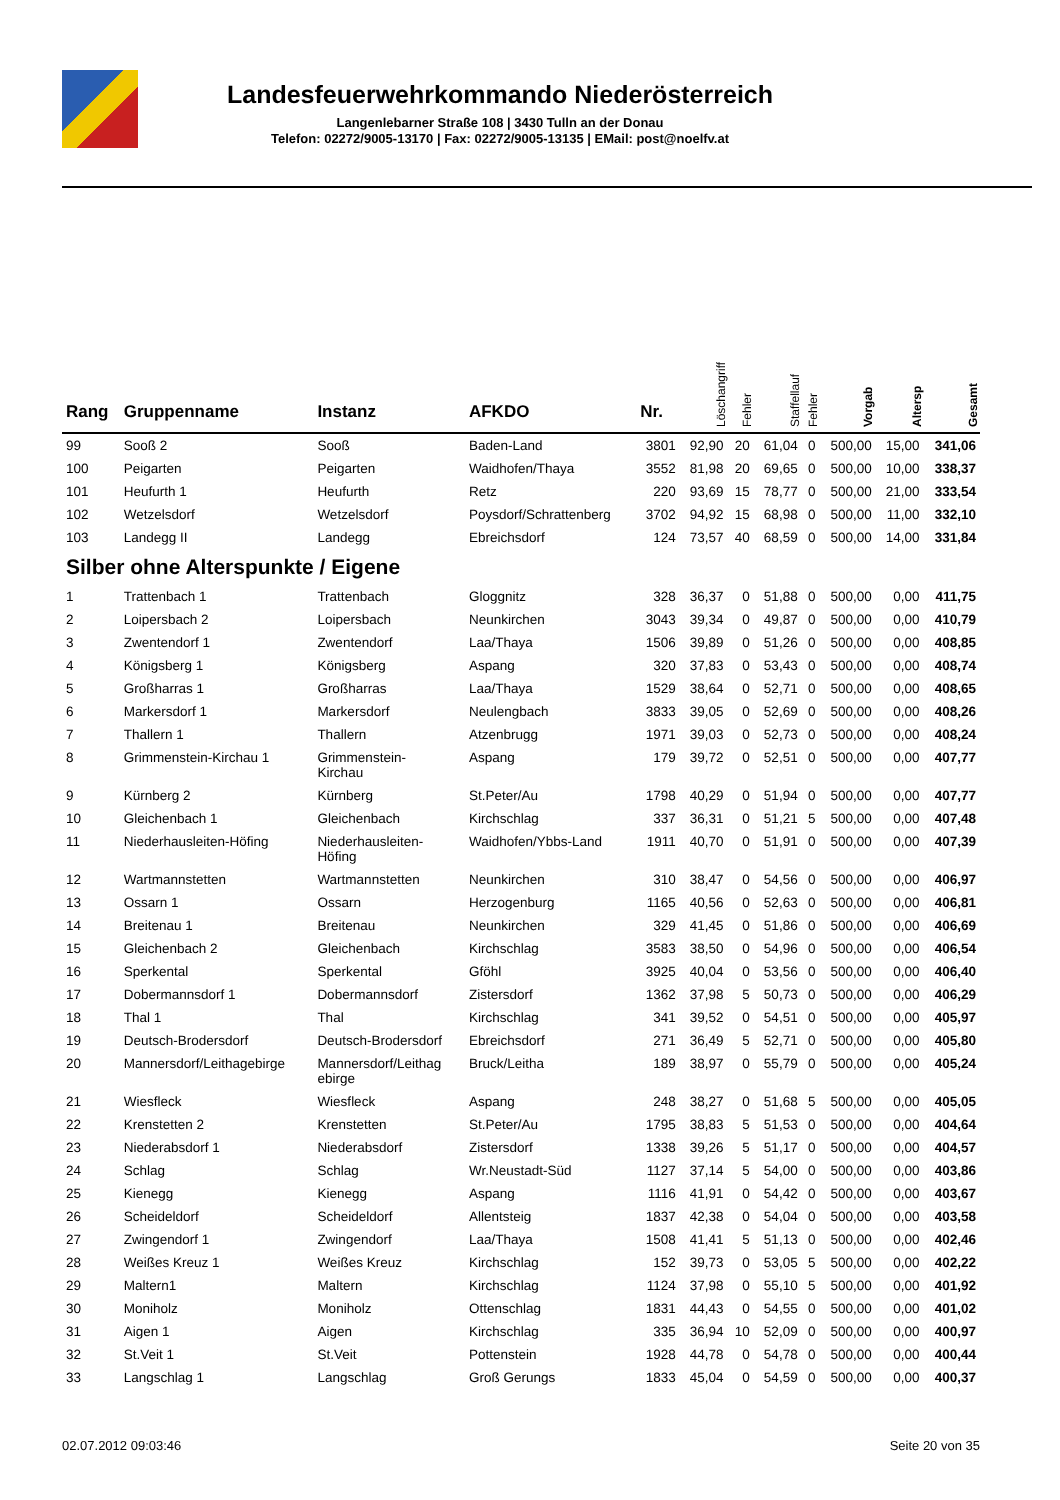Landesfeuerwehrkommando Niederösterreich
Langenlebarner Straße 108 | 3430 Tulln an der Donau
Telefon: 02272/9005-13170 | Fax: 02272/9005-13135 | EMail: post@noelfv.at
| Rang | Gruppenname | Instanz | AFKDO | Nr. | Löschangriff | Fehler | Staffellauf | Fehler | Vorgab | Altersp | Gesamt |
| --- | --- | --- | --- | --- | --- | --- | --- | --- | --- | --- | --- |
| 99 | Sooß 2 | Sooß | Baden-Land | 3801 | 92,90 | 20 | 61,04 | 0 | 500,00 | 15,00 | 341,06 |
| 100 | Peigarten | Peigarten | Waidhofen/Thaya | 3552 | 81,98 | 20 | 69,65 | 0 | 500,00 | 10,00 | 338,37 |
| 101 | Heufurth 1 | Heufurth | Retz | 220 | 93,69 | 15 | 78,77 | 0 | 500,00 | 21,00 | 333,54 |
| 102 | Wetzelsdorf | Wetzelsdorf | Poysdorf/Schrattenberg | 3702 | 94,92 | 15 | 68,98 | 0 | 500,00 | 11,00 | 332,10 |
| 103 | Landegg II | Landegg | Ebreichsdorf | 124 | 73,57 | 40 | 68,59 | 0 | 500,00 | 14,00 | 331,84 |
| Silber ohne Alterspunkte / Eigene | | | | | | | | | | | |
| 1 | Trattenbach 1 | Trattenbach | Gloggnitz | 328 | 36,37 | 0 | 51,88 | 0 | 500,00 | 0,00 | 411,75 |
| 2 | Loipersbach 2 | Loipersbach | Neunkirchen | 3043 | 39,34 | 0 | 49,87 | 0 | 500,00 | 0,00 | 410,79 |
| 3 | Zwentendorf 1 | Zwentendorf | Laa/Thaya | 1506 | 39,89 | 0 | 51,26 | 0 | 500,00 | 0,00 | 408,85 |
| 4 | Königsberg 1 | Königsberg | Aspang | 320 | 37,83 | 0 | 53,43 | 0 | 500,00 | 0,00 | 408,74 |
| 5 | Großharras 1 | Großharras | Laa/Thaya | 1529 | 38,64 | 0 | 52,71 | 0 | 500,00 | 0,00 | 408,65 |
| 6 | Markersdorf 1 | Markersdorf | Neulengbach | 3833 | 39,05 | 0 | 52,69 | 0 | 500,00 | 0,00 | 408,26 |
| 7 | Thallern 1 | Thallern | Atzenbrugg | 1971 | 39,03 | 0 | 52,73 | 0 | 500,00 | 0,00 | 408,24 |
| 8 | Grimmenstein-Kirchau 1 | Grimmenstein- Kirchau | Aspang | 179 | 39,72 | 0 | 52,51 | 0 | 500,00 | 0,00 | 407,77 |
| 9 | Kürnberg 2 | Kürnberg | St.Peter/Au | 1798 | 40,29 | 0 | 51,94 | 0 | 500,00 | 0,00 | 407,77 |
| 10 | Gleichenbach 1 | Gleichenbach | Kirchschlag | 337 | 36,31 | 0 | 51,21 | 5 | 500,00 | 0,00 | 407,48 |
| 11 | Niederhausleiten-Höfing | Niederhausleiten- Höfing | Waidhofen/Ybbs-Land | 1911 | 40,70 | 0 | 51,91 | 0 | 500,00 | 0,00 | 407,39 |
| 12 | Wartmannstetten | Wartmannstetten | Neunkirchen | 310 | 38,47 | 0 | 54,56 | 0 | 500,00 | 0,00 | 406,97 |
| 13 | Ossarn 1 | Ossarn | Herzogenburg | 1165 | 40,56 | 0 | 52,63 | 0 | 500,00 | 0,00 | 406,81 |
| 14 | Breitenau 1 | Breitenau | Neunkirchen | 329 | 41,45 | 0 | 51,86 | 0 | 500,00 | 0,00 | 406,69 |
| 15 | Gleichenbach 2 | Gleichenbach | Kirchschlag | 3583 | 38,50 | 0 | 54,96 | 0 | 500,00 | 0,00 | 406,54 |
| 16 | Sperkental | Sperkental | Gföhl | 3925 | 40,04 | 0 | 53,56 | 0 | 500,00 | 0,00 | 406,40 |
| 17 | Dobermannsdorf 1 | Dobermannsdorf | Zistersdorf | 1362 | 37,98 | 5 | 50,73 | 0 | 500,00 | 0,00 | 406,29 |
| 18 | Thal 1 | Thal | Kirchschlag | 341 | 39,52 | 0 | 54,51 | 0 | 500,00 | 0,00 | 405,97 |
| 19 | Deutsch-Brodersdorf | Deutsch-Brodersdorf | Ebreichsdorf | 271 | 36,49 | 5 | 52,71 | 0 | 500,00 | 0,00 | 405,80 |
| 20 | Mannersdorf/Leithagebirge | Mannersdorf/Leithag ebirge | Bruck/Leitha | 189 | 38,97 | 0 | 55,79 | 0 | 500,00 | 0,00 | 405,24 |
| 21 | Wiesfleck | Wiesfleck | Aspang | 248 | 38,27 | 0 | 51,68 | 5 | 500,00 | 0,00 | 405,05 |
| 22 | Krenstetten 2 | Krenstetten | St.Peter/Au | 1795 | 38,83 | 5 | 51,53 | 0 | 500,00 | 0,00 | 404,64 |
| 23 | Niederabsdorf 1 | Niederabsdorf | Zistersdorf | 1338 | 39,26 | 5 | 51,17 | 0 | 500,00 | 0,00 | 404,57 |
| 24 | Schlag | Schlag | Wr.Neustadt-Süd | 1127 | 37,14 | 5 | 54,00 | 0 | 500,00 | 0,00 | 403,86 |
| 25 | Kienegg | Kienegg | Aspang | 1116 | 41,91 | 0 | 54,42 | 0 | 500,00 | 0,00 | 403,67 |
| 26 | Scheideldorf | Scheideldorf | Allentsteig | 1837 | 42,38 | 0 | 54,04 | 0 | 500,00 | 0,00 | 403,58 |
| 27 | Zwingendorf 1 | Zwingendorf | Laa/Thaya | 1508 | 41,41 | 5 | 51,13 | 0 | 500,00 | 0,00 | 402,46 |
| 28 | Weißes Kreuz 1 | Weißes Kreuz | Kirchschlag | 152 | 39,73 | 0 | 53,05 | 5 | 500,00 | 0,00 | 402,22 |
| 29 | Maltern1 | Maltern | Kirchschlag | 1124 | 37,98 | 0 | 55,10 | 5 | 500,00 | 0,00 | 401,92 |
| 30 | Moniholz | Moniholz | Ottenschlag | 1831 | 44,43 | 0 | 54,55 | 0 | 500,00 | 0,00 | 401,02 |
| 31 | Aigen 1 | Aigen | Kirchschlag | 335 | 36,94 | 10 | 52,09 | 0 | 500,00 | 0,00 | 400,97 |
| 32 | St.Veit 1 | St.Veit | Pottenstein | 1928 | 44,78 | 0 | 54,78 | 0 | 500,00 | 0,00 | 400,44 |
| 33 | Langschlag 1 | Langschlag | Groß Gerungs | 1833 | 45,04 | 0 | 54,59 | 0 | 500,00 | 0,00 | 400,37 |
02.07.2012 09:03:46 Seite 20 von 35